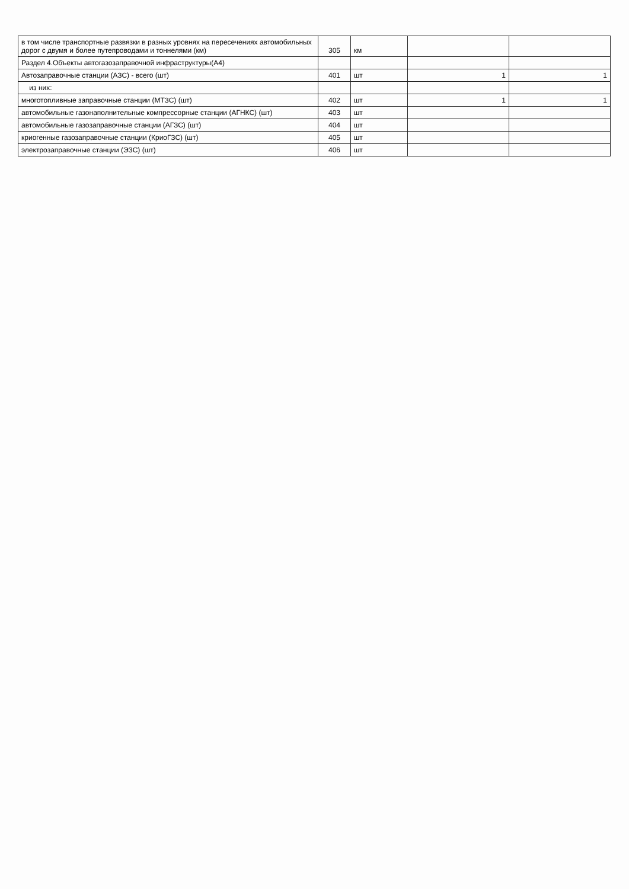| в том числе транспортные развязки в разных уровнях на пересечениях автомобильных дорог с двумя и более путепроводами и тоннелями (км) | 305 | км | | |
| Раздел 4.Объекты автогазозаправочной инфраструктуры(А4) | | | | |
| Автозаправочные станции (АЗС) - всего (шт) | 401 | шт | 1 | 1 |
| из них: | | | | |
| многотопливные заправочные станции (МТЗС) (шт) | 402 | шт | 1 | 1 |
| автомобильные газонаполнительные компрессорные станции (АГНКС) (шт) | 403 | шт | | |
| автомобильные газозаправочные станции (АГЗС) (шт) | 404 | шт | | |
| криогенные газозаправочные станции (КриоГЗС) (шт) | 405 | шт | | |
| электрозаправочные станции (ЭЗС) (шт) | 406 | шт | | |